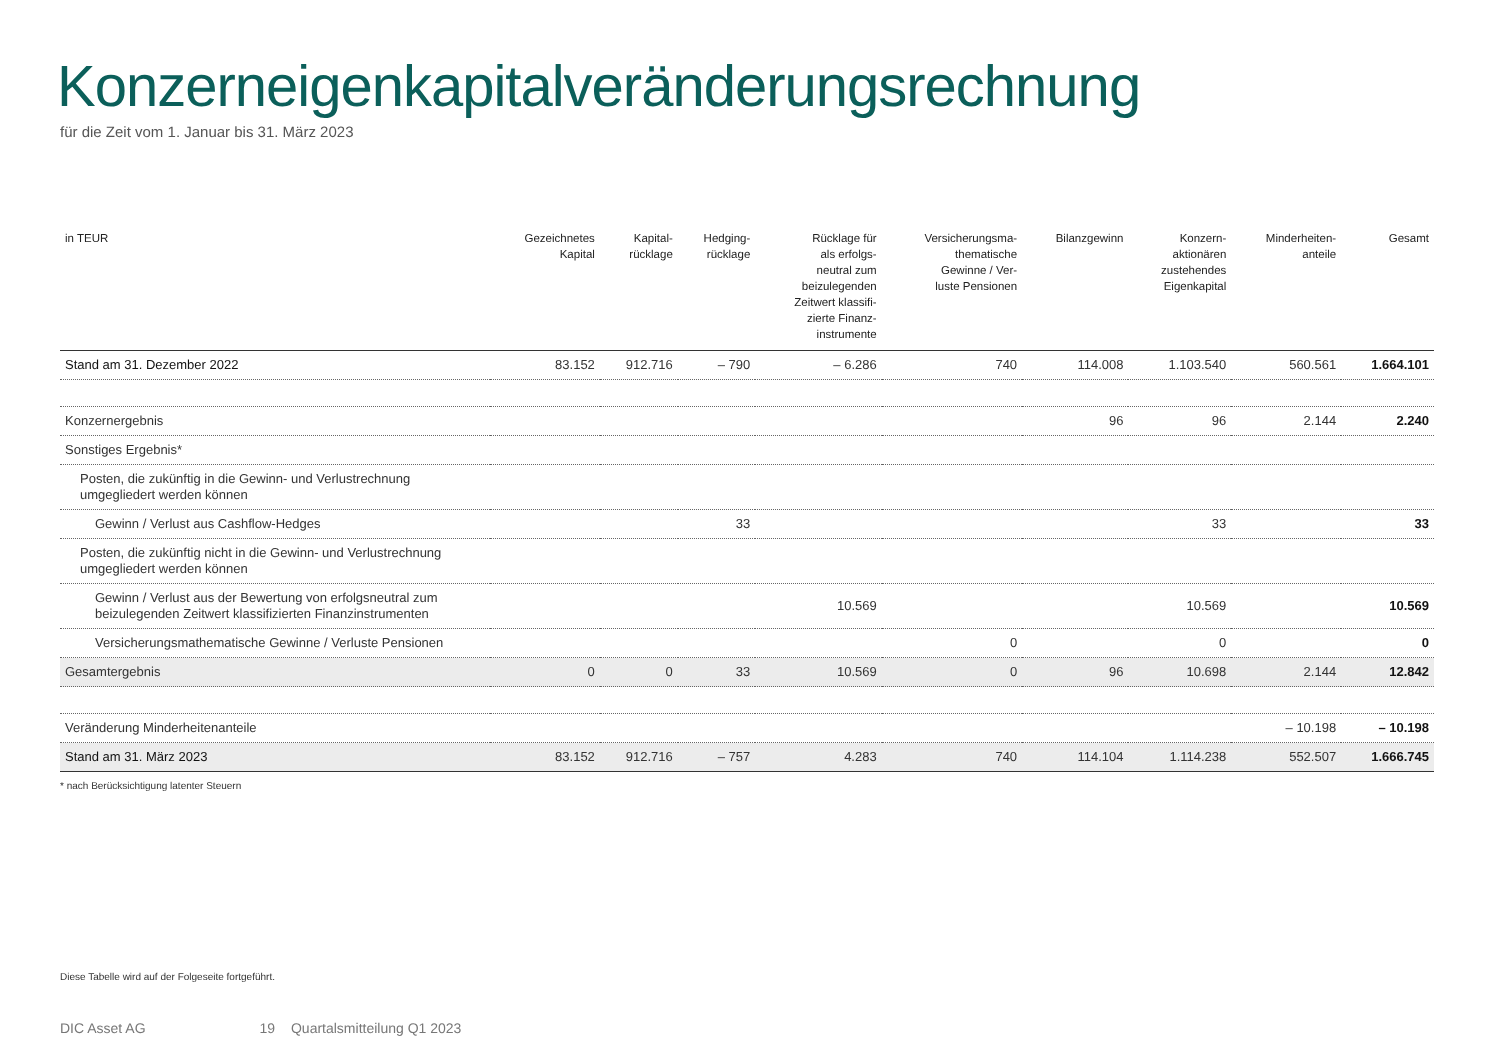Konzerneigenkapitalveränderungsrechnung
für die Zeit vom 1. Januar bis 31. März 2023
| in TEUR | Gezeichnetes Kapital | Kapital- rücklage | Hedging- rücklage | Rücklage für als erfolgs- neutral zum beizulegenden Zeitwert klassifi- zierte Finanz- instrumente | Versicherungsma- thematische Gewinne / Ver- luste Pensionen | Bilanzgewinn | Konzern- aktionären zustehendes Eigenkapital | Minderheiten- anteile | Gesamt |
| --- | --- | --- | --- | --- | --- | --- | --- | --- | --- |
| Stand am 31. Dezember 2022 | 83.152 | 912.716 | – 790 | – 6.286 | 740 | 114.008 | 1.103.540 | 560.561 | 1.664.101 |
| Konzernergebnis | | | | | | 96 | 96 | 2.144 | 2.240 |
| Sonstiges Ergebnis* | | | | | | | | | |
| Posten, die zukünftig in die Gewinn- und Verlustrechnung umgegliedert werden können | | | | | | | | | |
| Gewinn / Verlust aus Cashflow-Hedges | | | 33 | | | | 33 | | 33 |
| Posten, die zukünftig nicht in die Gewinn- und Verlustrechnung umgegliedert werden können | | | | | | | | | |
| Gewinn / Verlust aus der Bewertung von erfolgsneutral zum beizulegenden Zeitwert klassifizierten Finanzinstrumenten | | | | 10.569 | | | 10.569 | | 10.569 |
| Versicherungsmathematische Gewinne / Verluste Pensionen | | | | | 0 | | 0 | | 0 |
| Gesamtergebnis | 0 | 0 | 33 | 10.569 | 0 | 96 | 10.698 | 2.144 | 12.842 |
| Veränderung Minderheitenanteile | | | | | | | | – 10.198 | – 10.198 |
| Stand am 31. März 2023 | 83.152 | 912.716 | – 757 | 4.283 | 740 | 114.104 | 1.114.238 | 552.507 | 1.666.745 |
* nach Berücksichtigung latenter Steuern
Diese Tabelle wird auf der Folgeseite fortgeführt.
DIC Asset AG 19 Quartalsmitteilung Q1 2023